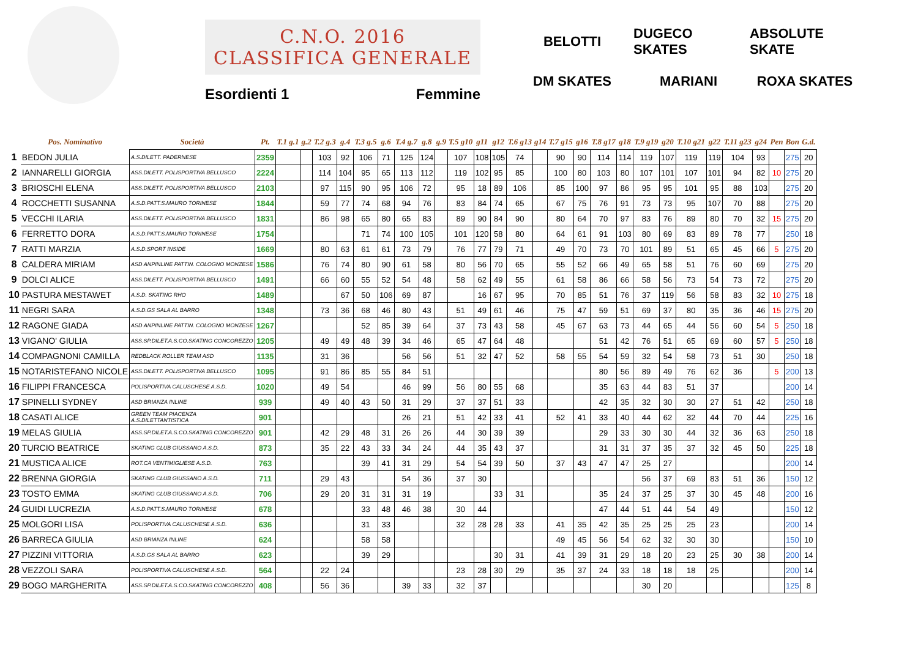C.N.O. 2016
CLASSIFICA GENERALE
Esordienti 1 Femmine
BELOTTI
DUGECO SKATES
ABSOLUTE SKATE
DM SKATES
MARIANI
ROXA SKATES
| | Pos. Nominativo | Società | Pt. | T.1 g.1 | g.2 | T.2 g.3 | g.4 | T.3 g.5 | g.6 | T.4 g.7 | g.8 | g.9 | T.5 g10 | g11 | g12 | T.6 g13 | g14 | T.7 g15 | g16 | T.8 g17 | g18 | T.9 g19 | g20 | T.10 g21 | g22 | T.11 g23 | g24 | Pen | Bon | G.d. |
| --- | --- | --- | --- | --- | --- | --- | --- | --- | --- | --- | --- | --- | --- | --- | --- | --- | --- | --- | --- | --- | --- | --- | --- | --- | --- | --- | --- | --- | --- | --- |
| 1 | BEDON JULIA | A.S.DILETT. PADERNESE | 2359 | | | 103 | 92 | 106 | 71 | 125 | 124 | | 107 | 108 | 105 | 74 | | 90 | 90 | 114 | 114 | 119 | 107 | 119 | 119 | 104 | 93 | | 275 | 20 |
| 2 | IANNARELLI GIORGIA | ASS.DILETT. POLISPORTIVA BELLUSCO | 2224 | | | 114 | 104 | 95 | 65 | 113 | 112 | | 119 | 102 | 95 | 85 | | 100 | 80 | 103 | 80 | 107 | 101 | 107 | 101 | 94 | 82 | 10 | 275 | 20 |
| 3 | BRIOSCHI ELENA | ASS.DILETT. POLISPORTIVA BELLUSCO | 2103 | | | 97 | 115 | 90 | 95 | 106 | 72 | | 95 | 18 | 89 | 106 | | 85 | 100 | 97 | 86 | 95 | 95 | 101 | 95 | 88 | 103 | | 275 | 20 |
| 4 | ROCCHETTI SUSANNA | A.S.D.PATT.S.MAURO TORINESE | 1844 | | | 59 | 77 | 74 | 68 | 94 | 76 | | 83 | 84 | 74 | 65 | | 67 | 75 | 76 | 91 | 73 | 73 | 95 | 107 | 70 | 88 | | 275 | 20 |
| 5 | VECCHI ILARIA | ASS.DILETT. POLISPORTIVA BELLUSCO | 1831 | | | 86 | 98 | 65 | 80 | 65 | 83 | | 89 | 90 | 84 | 90 | | 80 | 64 | 70 | 97 | 83 | 76 | 89 | 80 | 70 | 32 | 15 | 275 | 20 |
| 6 | FERRETTO DORA | A.S.D.PATT.S.MAURO TORINESE | 1754 | | | | | 71 | 74 | 100 | 105 | | 101 | 120 | 58 | 80 | | 64 | 61 | 91 | 103 | 80 | 69 | 83 | 89 | 78 | 77 | | 250 | 18 |
| 7 | RATTI MARZIA | A.S.D.SPORT INSIDE | 1669 | | | 80 | 63 | 61 | 61 | 73 | 79 | | 76 | 77 | 79 | 71 | | 49 | 70 | 73 | 70 | 101 | 89 | 51 | 65 | 45 | 66 | 5 | 275 | 20 |
| 8 | CALDERA MIRIAM | ASD ANPINLINE PATTIN. COLOGNO MONZESE | 1586 | | | 76 | 74 | 80 | 90 | 61 | 58 | | 80 | 56 | 70 | 65 | | 55 | 52 | 66 | 49 | 65 | 58 | 51 | 76 | 60 | 69 | | 275 | 20 |
| 9 | DOLCI ALICE | ASS.DILETT. POLISPORTIVA BELLUSCO | 1491 | | | 66 | 60 | 55 | 52 | 54 | 48 | | 58 | 62 | 49 | 55 | | 61 | 58 | 86 | 66 | 58 | 56 | 73 | 54 | 73 | 72 | | 275 | 20 |
| 10 | PASTURA MESTAWET | A.S.D. SKATING RHO | 1489 | | | | 67 | 50 | 106 | 69 | 87 | | | 16 | 67 | 95 | | 70 | 85 | 51 | 76 | 37 | 119 | 56 | 58 | 83 | 32 | 10 | 275 | 18 |
| 11 | NEGRI SARA | A.S.D.GS SALA AL BARRO | 1348 | | | 73 | 36 | 68 | 46 | 80 | 43 | | 51 | 49 | 61 | 46 | | 75 | 47 | 59 | 51 | 69 | 37 | 80 | 35 | 36 | 46 | 15 | 275 | 20 |
| 12 | RAGONE GIADA | ASD ANPINLINE PATTIN. COLOGNO MONZESE | 1267 | | | | | 52 | 85 | 39 | 64 | | 37 | 73 | 43 | 58 | | 45 | 67 | 63 | 73 | 44 | 65 | 44 | 56 | 60 | 54 | 5 | 250 | 18 |
| 13 | VIGANO' GIULIA | ASS.SP.DILET.A.S.CO.SKATING CONCOREZZO | 1205 | | | 49 | 49 | 48 | 39 | 34 | 46 | | 65 | 47 | 64 | 48 | | | | 51 | 42 | 76 | 51 | 65 | 69 | 60 | 57 | 5 | 250 | 18 |
| 14 | COMPAGNONI CAMILLA | REDBLACK ROLLER TEAM ASD | 1135 | | | 31 | 36 | | | 56 | 56 | | 51 | 32 | 47 | 52 | | 58 | 55 | 54 | 59 | 32 | 54 | 58 | 73 | 51 | 30 | | 250 | 18 |
| 15 | NOTARISTEFANO NICOLE | ASS.DILETT. POLISPORTIVA BELLUSCO | 1095 | | | 91 | 86 | 85 | 55 | 84 | 51 | | | | | | | | | 80 | 56 | 89 | 49 | 76 | 62 | 36 | | 5 | 200 | 13 |
| 16 | FILIPPI FRANCESCA | POLISPORTIVA CALUSCHESE A.S.D. | 1020 | | | 49 | 54 | | | 46 | 99 | | 56 | 80 | 55 | 68 | | | | 35 | 63 | 44 | 83 | 51 | 37 | | | | 200 | 14 |
| 17 | SPINELLI SYDNEY | ASD BRIANZA INLINE | 939 | | | 49 | 40 | 43 | 50 | 31 | 29 | | 37 | 37 | 51 | 33 | | | | 42 | 35 | 32 | 30 | 30 | 27 | 51 | 42 | | 250 | 18 |
| 18 | CASATI ALICE | GREEN TEAM PIACENZA A.S.DILETTANTISTICA | 901 | | | | | | | 26 | 21 | | 51 | 42 | 33 | 41 | | 52 | 41 | 33 | 40 | 44 | 62 | 32 | 44 | 70 | 44 | | 225 | 16 |
| 19 | MELAS GIULIA | ASS.SP.DILET.A.S.CO.SKATING CONCOREZZO | 901 | | | 42 | 29 | 48 | 31 | 26 | 26 | | 44 | 30 | 39 | 39 | | | | 29 | 33 | 30 | 30 | 44 | 32 | 36 | 63 | | 250 | 18 |
| 20 | TURCIO BEATRICE | SKATING CLUB GIUSSANO A.S.D. | 873 | | | 35 | 22 | 43 | 33 | 34 | 24 | | 44 | 35 | 43 | 37 | | | | 31 | 31 | 37 | 35 | 37 | 32 | 45 | 50 | | 225 | 18 |
| 21 | MUSTICA ALICE | ROT.CA VENTIMIGLIESE A.S.D. | 763 | | | | | 39 | 41 | 31 | 29 | | 54 | 54 | 39 | 50 | | 37 | 43 | 47 | 47 | 25 | 27 | | | | | | 200 | 14 |
| 22 | BRENNA GIORGIA | SKATING CLUB GIUSSANO A.S.D. | 711 | | | 29 | 43 | | | 54 | 36 | | 37 | 30 | | | | | | | | 56 | 37 | 69 | 83 | 51 | 36 | | 150 | 12 |
| 23 | TOSTO EMMA | SKATING CLUB GIUSSANO A.S.D. | 706 | | | 29 | 20 | 31 | 31 | 31 | 19 | | | | 33 | 31 | | | | 35 | 24 | 37 | 25 | 37 | 30 | 45 | 48 | | 200 | 16 |
| 24 | GUIDI LUCREZIA | A.S.D.PATT.S.MAURO TORINESE | 678 | | | | | 33 | 48 | 46 | 38 | | 30 | 44 | | | | | | 47 | 44 | 51 | 44 | 54 | 49 | | | | 150 | 12 |
| 25 | MOLGORI LISA | POLISPORTIVA CALUSCHESE A.S.D. | 636 | | | | | 31 | 33 | | | | 32 | 28 | 28 | 33 | | 41 | 35 | 42 | 35 | 25 | 25 | 25 | 23 | | | | 200 | 14 |
| 26 | BARRECA GIULIA | ASD BRIANZA INLINE | 624 | | | | | 58 | 58 | | | | | | | | | 49 | 45 | 56 | 54 | 62 | 32 | 30 | 30 | | | | 150 | 10 |
| 27 | PIZZINI VITTORIA | A.S.D.GS SALA AL BARRO | 623 | | | | | 39 | 29 | | | | | | 30 | 31 | | 41 | 39 | 31 | 29 | 18 | 20 | 23 | 25 | 30 | 38 | | 200 | 14 |
| 28 | VEZZOLI SARA | POLISPORTIVA CALUSCHESE A.S.D. | 564 | | | 22 | 24 | | | | | | 23 | 28 | 30 | 29 | | 35 | 37 | 24 | 33 | 18 | 18 | 18 | 25 | | | | 200 | 14 |
| 29 | BOGO MARGHERITA | ASS.SP.DILET.A.S.CO.SKATING CONCOREZZO | 408 | | | 56 | 36 | | | 39 | 33 | | 32 | 37 | | | | | | | | 30 | 20 | | | | | | 125 | 8 |